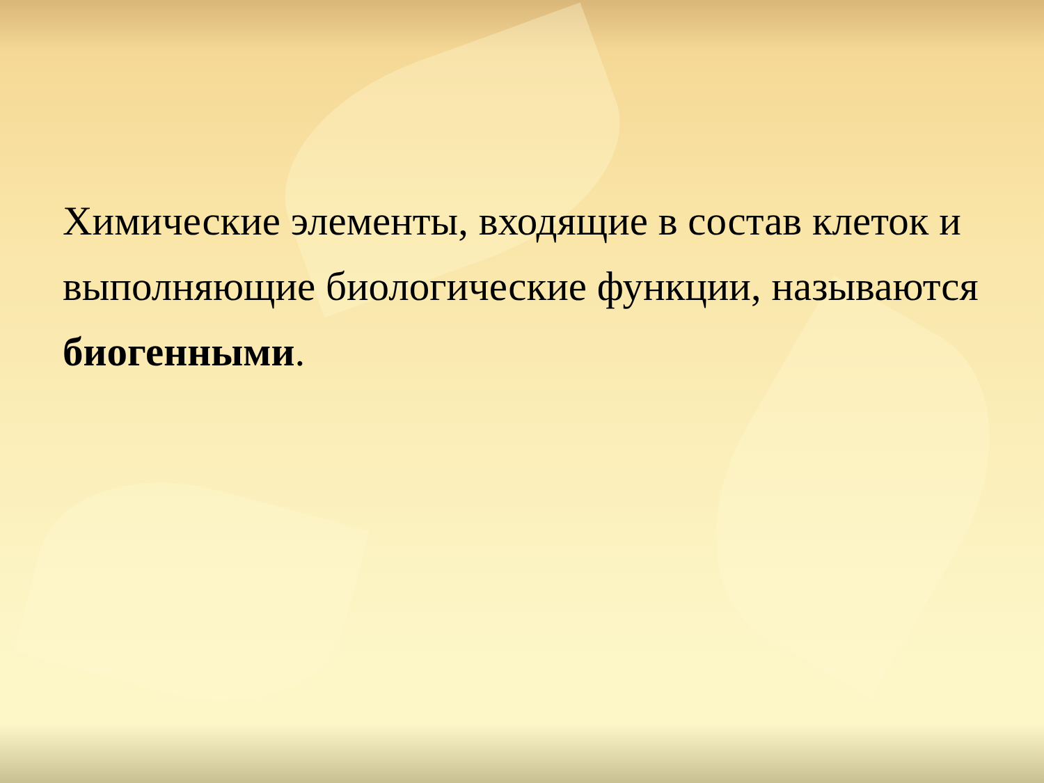Химические элементы, входящие в состав клеток и выполняющие биологические функции, называются биогенными.